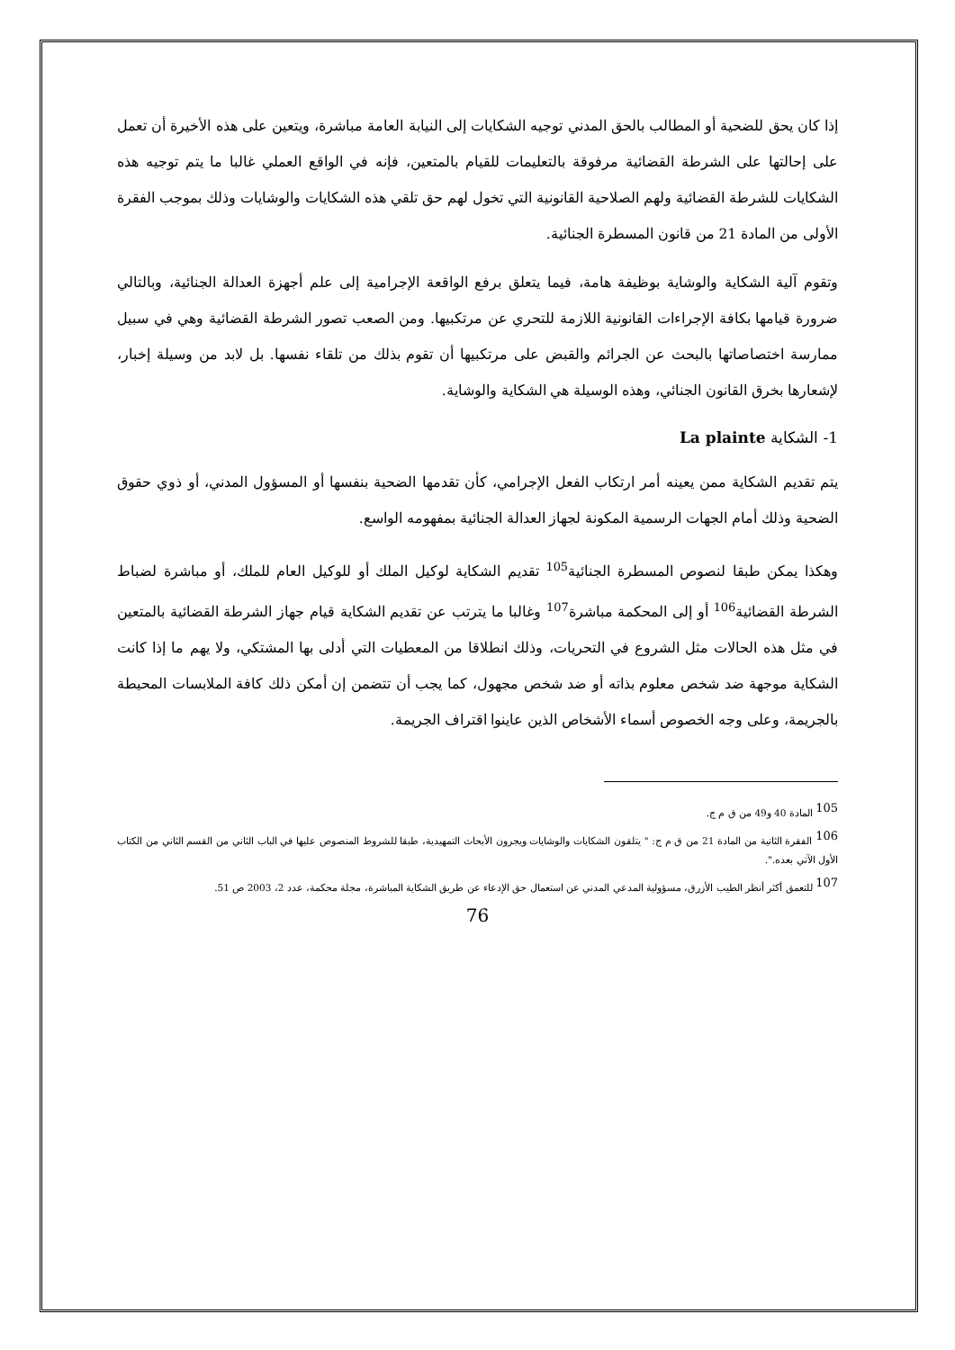إذا كان يحق للضحية أو المطالب بالحق المدني توجيه الشكايات إلى النيابة العامة مباشرة، ويتعين على هذه الأخيرة أن تعمل على إحالتها على الشرطة القضائية مرفوقة بالتعليمات للقيام بالمتعين، فإنه في الواقع العملي غالبا ما يتم توجيه هذه الشكايات للشرطة القضائية ولهم الصلاحية القانونية التي تخول لهم حق تلقي هذه الشكايات والوشايات وذلك بموجب الفقرة الأولى من المادة 21 من قانون المسطرة الجنائية.
وتقوم آلية الشكاية والوشاية بوظيفة هامة، فيما يتعلق برفع الواقعة الإجرامية إلى علم أجهزة العدالة الجنائية، وبالتالي ضرورة قيامها بكافة الإجراءات القانونية اللازمة للتحري عن مرتكبيها. ومن الصعب تصور الشرطة القضائية وهي في سبيل ممارسة اختصاصاتها بالبحث عن الجرائم والقبض على مرتكبيها أن تقوم بذلك من تلقاء نفسها. بل لابد من وسيلة إخبار، لإشعارها بخرق القانون الجنائي، وهذه الوسيلة هي الشكاية والوشاية.
1- الشكاية La plainte
يتم تقديم الشكاية ممن يعينه أمر ارتكاب الفعل الإجرامي، كأن تقدمها الضحية بنفسها أو المسؤول المدني، أو ذوي حقوق الضحية وذلك أمام الجهات الرسمية المكونة لجهاز العدالة الجنائية بمفهومه الواسع.
وهكذا يمكن طبقا لنصوص المسطرة الجنائية<sup>105</sup> تقديم الشكاية لوكيل الملك أو للوكيل العام للملك، أو مباشرة لضباط الشرطة القضائية<sup>106</sup> أو إلى المحكمة مباشرة<sup>107</sup> وغالبا ما يترتب عن تقديم الشكاية قيام جهاز الشرطة القضائية بالمتعين في مثل هذه الحالات مثل الشروع في التحريات، وذلك انطلاقا من المعطيات التي أدلى بها المشتكي، ولا يهم ما إذا كانت الشكاية موجهة ضد شخص معلوم بذاته أو ضد شخص مجهول، كما يجب أن تتضمن إن أمكن ذلك كافة الملابسات المحيطة بالجريمة، وعلى وجه الخصوص أسماء الأشخاص الذين عاينوا اقتراف الجريمة.
<sup>105</sup> المادة 40 و49 من ق م ج.
<sup>106</sup> الفقرة الثانية من المادة 21 من ق م ج: " يتلقون الشكايات والوشايات ويجرون الأبحاث التمهيدية، طبقا للشروط المنصوص عليها في الباب الثاني من القسم الثاني من الكتاب الأول الآتي بعده.".
<sup>107</sup> للتعمق أكثر أنظر الطيب الأزرق، مسؤولية المدعي المدني عن استعمال حق الإدعاء عن طريق الشكاية المباشرة، مجلة محكمة، عدد 2، 2003 ص 51.
76